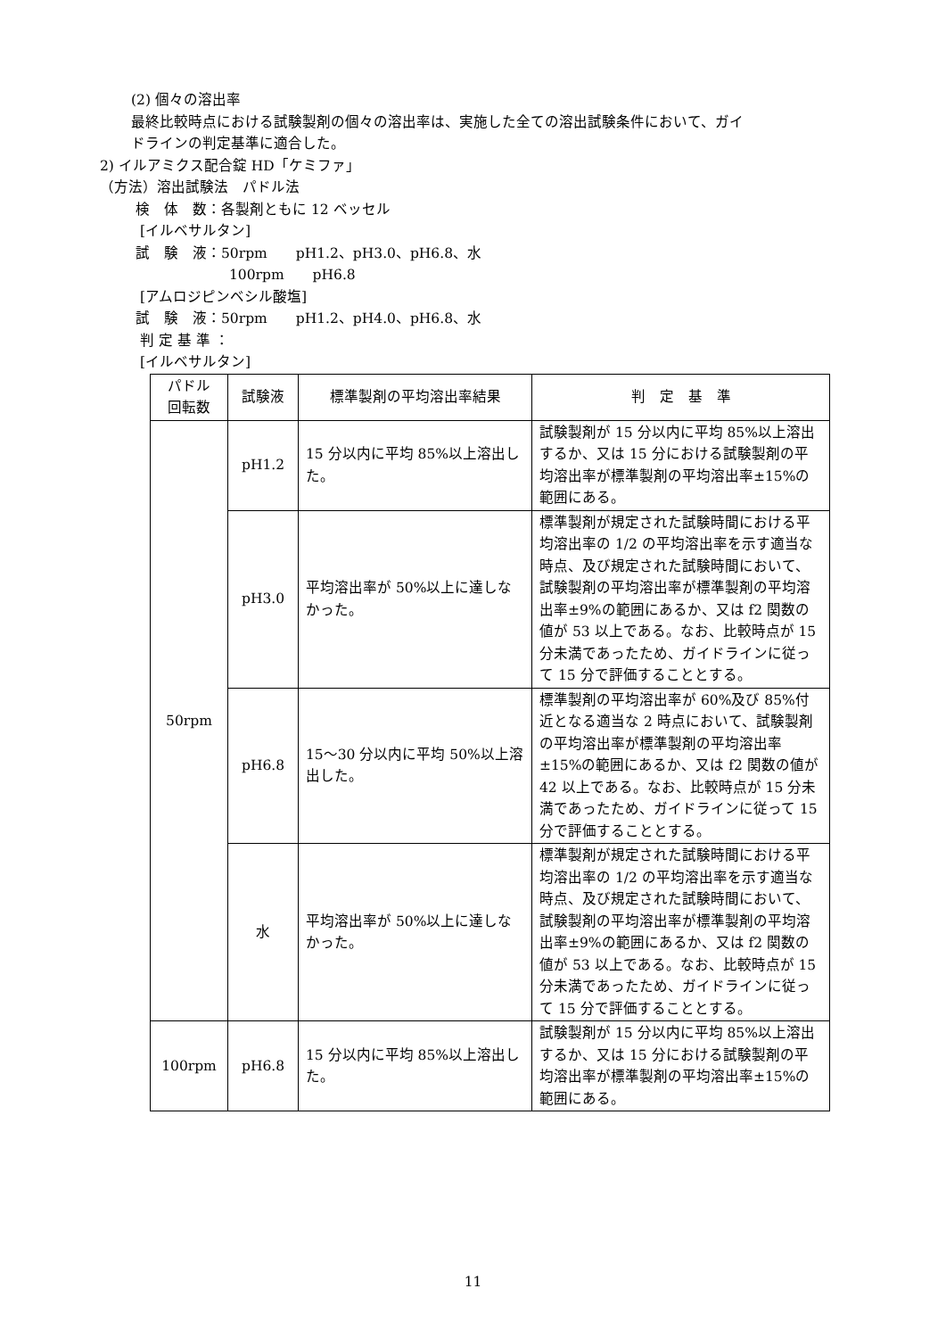(2) 個々の溶出率
最終比較時点における試験製剤の個々の溶出率は、実施した全ての溶出試験条件において、ガイ
ドラインの判定基準に適合した。
2) イルアミクス配合錠 HD「ケミファ」
（方法）溶出試験法　パドル法
検　体　数：各製剤ともに 12 ベッセル
[イルベサルタン]
試　験　液：50rpm　　pH1.2、pH3.0、pH6.8、水
100rpm　　pH6.8
[アムロジピンベシル酸塩]
試　験　液：50rpm　　pH1.2、pH4.0、pH6.8、水
判 定 基 準 ：
[イルベサルタン]
| パドル 回転数 | 試験液 | 標準製剤の平均溶出率結果 | 判 定 基 準 |
| --- | --- | --- | --- |
| 50rpm | pH1.2 | 15 分以内に平均 85%以上溶出した。 | 試験製剤が 15 分以内に平均 85%以上溶出するか、又は 15 分における試験製剤の平均溶出率が標準製剤の平均溶出率±15%の範囲にある。 |
| | pH3.0 | 平均溶出率が 50%以上に達しなかった。 | 標準製剤が規定された試験時間における平均溶出率の 1/2 の平均溶出率を示す適当な時点、及び規定された試験時間において、試験製剤の平均溶出率が標準製剤の平均溶出率±9%の範囲にあるか、又は f2 関数の値が 53 以上である。なお、比較時点が 15 分未満であったため、ガイドラインに従って 15 分で評価することとする。 |
| | pH6.8 | 15～30 分以内に平均 50%以上溶出した。 | 標準製剤の平均溶出率が 60%及び 85%付近となる適当な 2 時点において、試験製剤の平均溶出率が標準製剤の平均溶出率±15%の範囲にあるか、又は f2 関数の値が 42 以上である。なお、比較時点が 15 分未満であったため、ガイドラインに従って 15 分で評価することとする。 |
| | 水 | 平均溶出率が 50%以上に達しなかった。 | 標準製剤が規定された試験時間における平均溶出率の 1/2 の平均溶出率を示す適当な時点、及び規定された試験時間において、試験製剤の平均溶出率が標準製剤の平均溶出率±9%の範囲にあるか、又は f2 関数の値が 53 以上である。なお、比較時点が 15 分未満であったため、ガイドラインに従って 15 分で評価することとする。 |
| 100rpm | pH6.8 | 15 分以内に平均 85%以上溶出した。 | 試験製剤が 15 分以内に平均 85%以上溶出するか、又は 15 分における試験製剤の平均溶出率が標準製剤の平均溶出率±15%の範囲にある。 |
11